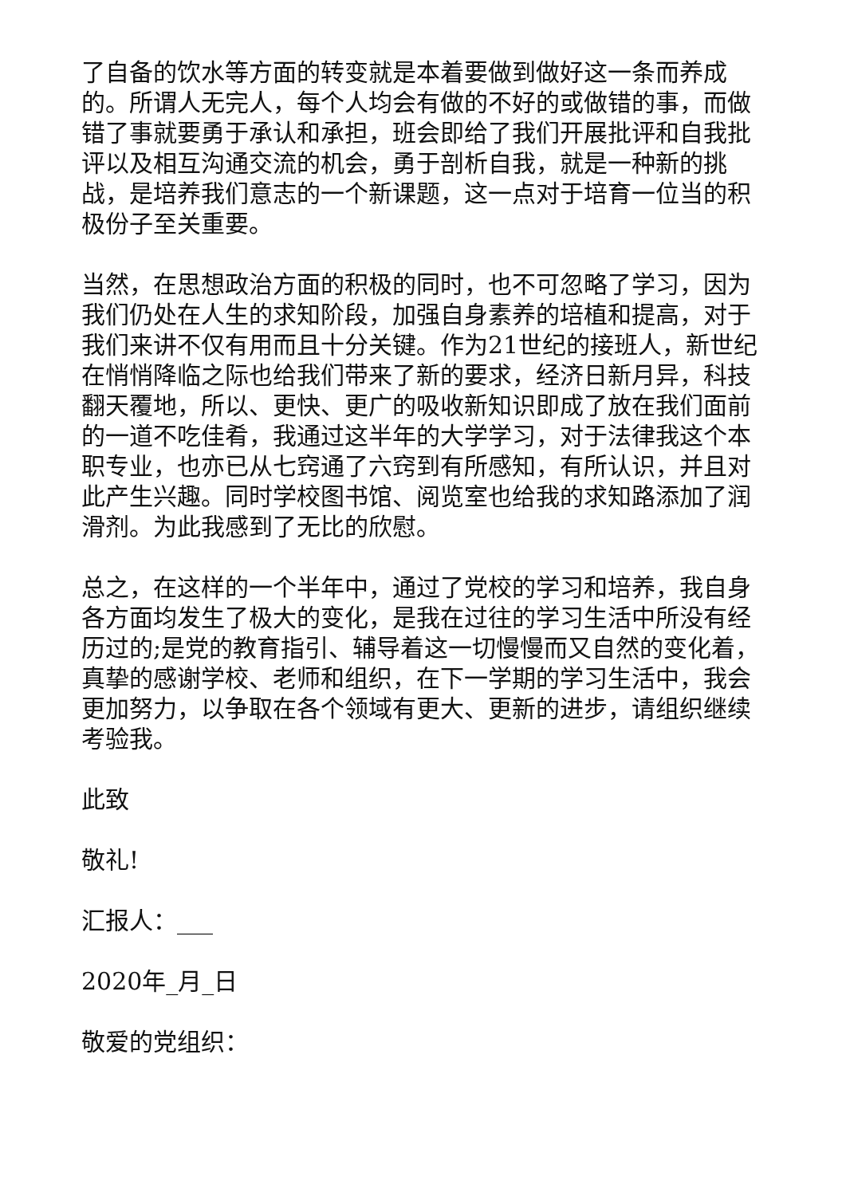了自备的饮水等方面的转变就是本着要做到做好这一条而养成的。所谓人无完人，每个人均会有做的不好的或做错的事，而做错了事就要勇于承认和承担，班会即给了我们开展批评和自我批评以及相互沟通交流的机会，勇于剖析自我，就是一种新的挑战，是培养我们意志的一个新课题，这一点对于培育一位当的积极份子至关重要。
当然，在思想政治方面的积极的同时，也不可忽略了学习，因为我们仍处在人生的求知阶段，加强自身素养的培植和提高，对于我们来讲不仅有用而且十分关键。作为21世纪的接班人，新世纪在悄悄降临之际也给我们带来了新的要求，经济日新月异，科技翻天覆地，所以、更快、更广的吸收新知识即成了放在我们面前的一道不吃佳肴，我通过这半年的大学学习，对于法律我这个本职专业，也亦已从七窍通了六窍到有所感知，有所认识，并且对此产生兴趣。同时学校图书馆、阅览室也给我的求知路添加了润滑剂。为此我感到了无比的欣慰。
总之，在这样的一个半年中，通过了党校的学习和培养，我自身各方面均发生了极大的变化，是我在过往的学习生活中所没有经历过的;是党的教育指引、辅导着这一切慢慢而又自然的变化着，真挚的感谢学校、老师和组织，在下一学期的学习生活中，我会更加努力，以争取在各个领域有更大、更新的进步，请组织继续考验我。
此致
敬礼!
汇报人：___
2020年_月_日
敬爱的党组织：